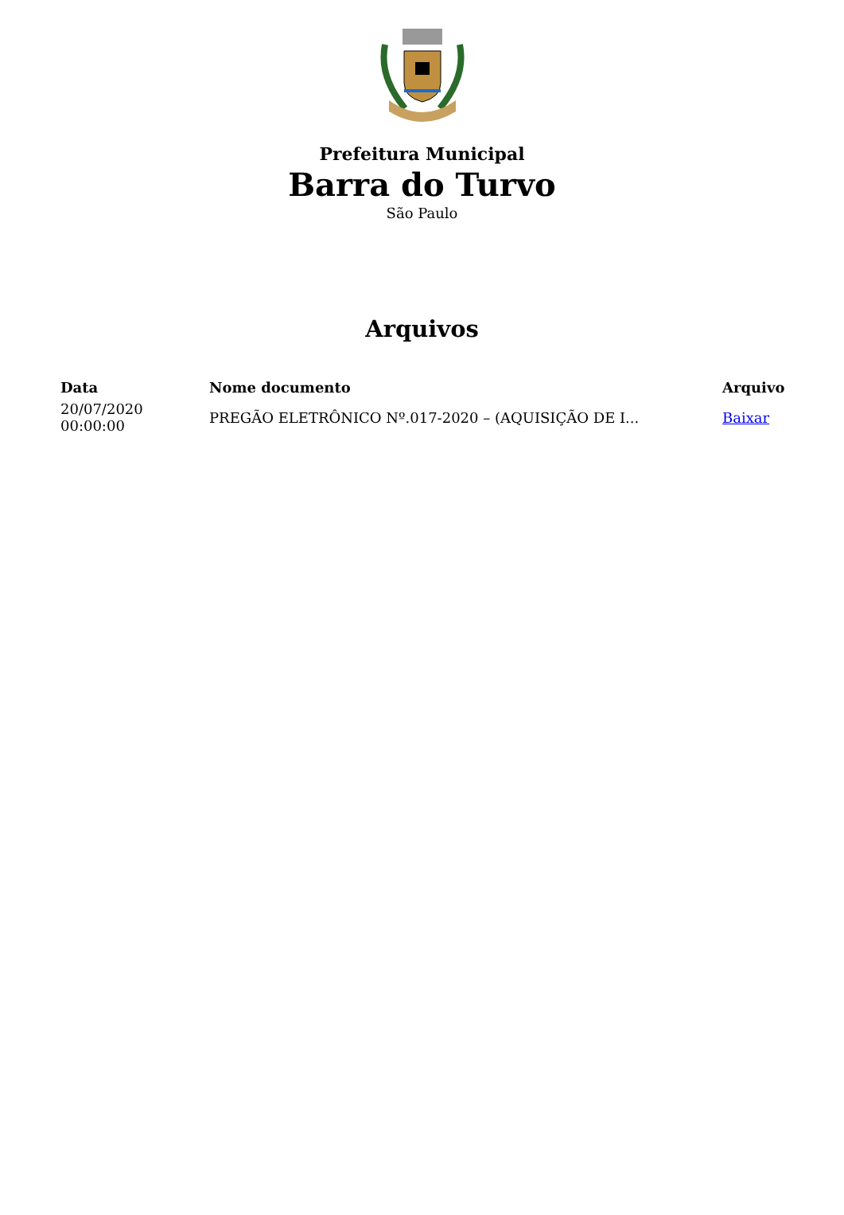Prefeitura Municipal
Barra do Turvo
São Paulo
Arquivos
| Data | Nome documento | Arquivo |
| --- | --- | --- |
| 20/07/2020 00:00:00 | PREGÃO ELETRÔNICO Nº.017-2020 – (AQUISIÇÃO DE I... | Baixar |